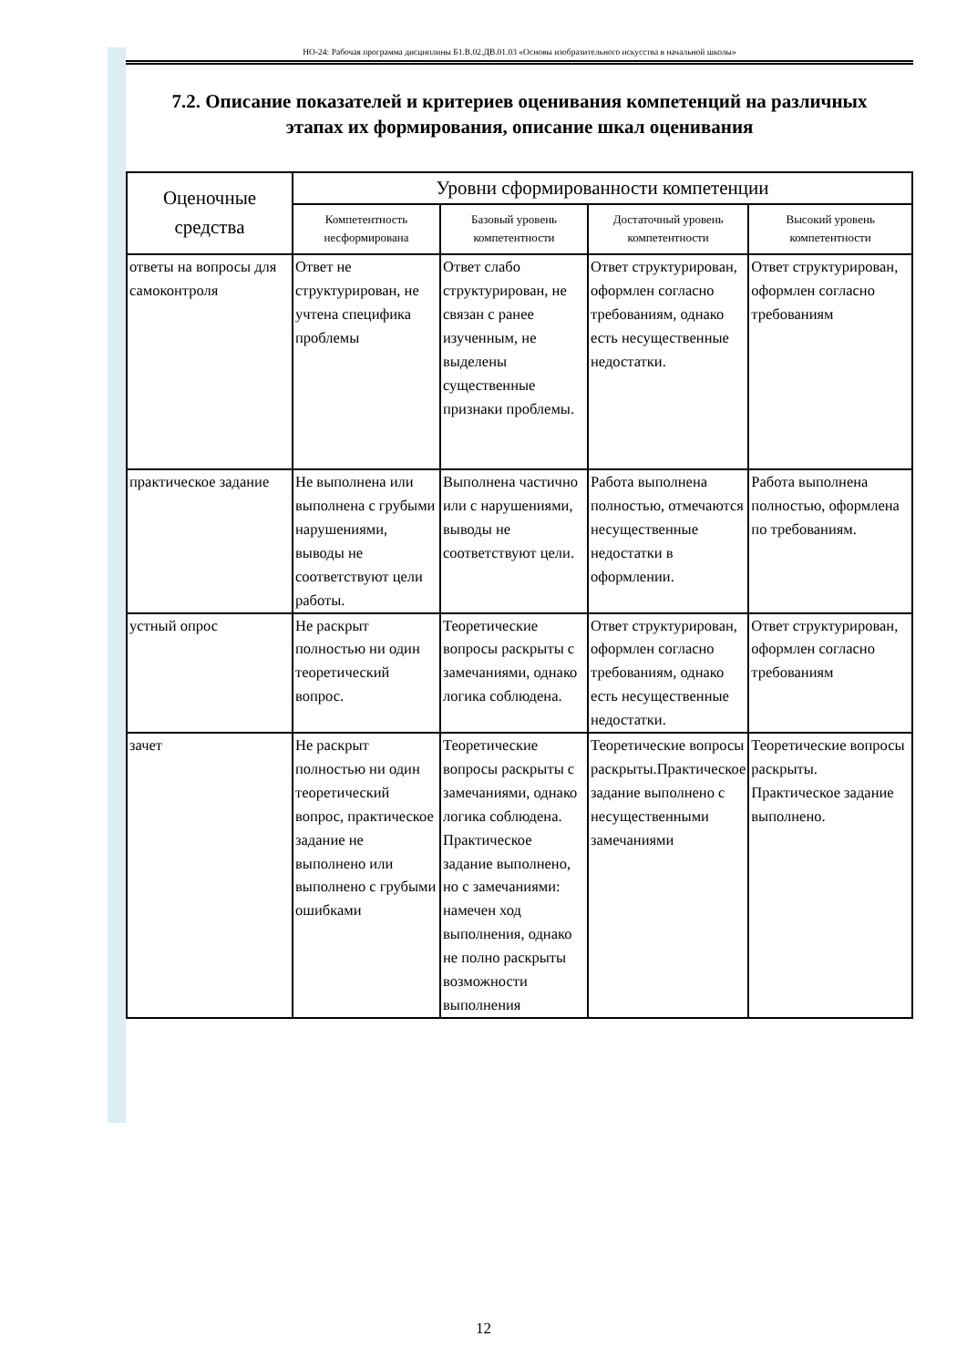НО-24: Рабочая программа дисциплины Б1.В.02.ДВ.01.03 «Основы изобразительного искусства в начальной школы»
7.2. Описание показателей и критериев оценивания компетенций на различных этапах их формирования, описание шкал оценивания
| Оценочные средства | Уровни сформированности компетенции | | | |
| --- | --- | --- | --- | --- |
| | Компетентность несформирована | Базовый уровень компетентности | Достаточный уровень компетентности | Высокий уровень компетентности |
| ответы на вопросы для самоконтроля | Ответ не структурирован, не учтена специфика проблемы | Ответ слабо структурирован, не связан с ранее изученным, не выделены существенные признаки проблемы. | Ответ структурирован, оформлен согласно требованиям, однако есть несущественные недостатки. | Ответ структурирован, оформлен согласно требованиям |
| практическое задание | Не выполнена или выполнена с грубыми нарушениями, выводы не соответствуют цели работы. | Выполнена частично или с нарушениями, выводы не соответствуют цели. | Работа выполнена полностью, отмечаются несущественные недостатки в оформлении. | Работа выполнена полностью, оформлена по требованиям. |
| устный опрос | Не раскрыт полностью ни один теоретический вопрос. | Теоретические вопросы раскрыты с замечаниями, однако логика соблюдена. | Ответ структурирован, оформлен согласно требованиям, однако есть несущественные недостатки. | Ответ структурирован, оформлен согласно требованиям |
| зачет | Не раскрыт полностью ни один теоретический вопрос, практическое задание не выполнено или выполнено с грубыми ошибками | Теоретические вопросы раскрыты с замечаниями, однако логика соблюдена. Практическое задание выполнено, но с замечаниями: намечен ход выполнения, однако не полно раскрыты возможности выполнения | Теоретические вопросы раскрыты.Практическое задание выполнено с несущественными замечаниями | Теоретические вопросы раскрыты. Практическое задание выполнено. |
12